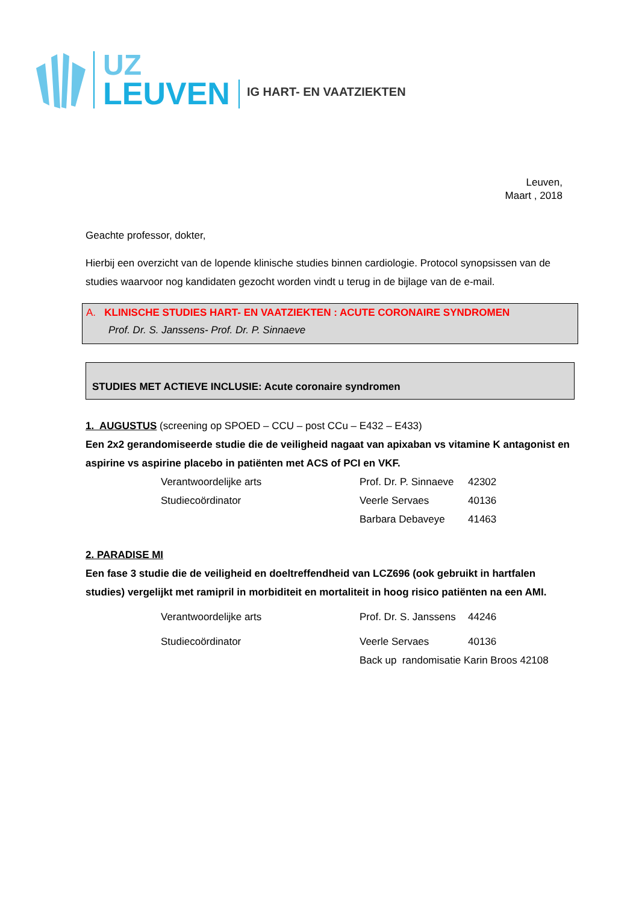UZ
LEUVEN
IG HART- EN VAATZIEKTEN
Leuven,
Maart , 2018
Geachte professor, dokter,
Hierbij een overzicht van de lopende klinische studies binnen cardiologie. Protocol synopsissen van de studies waarvoor nog kandidaten gezocht worden vindt u terug in de bijlage van de e-mail.
A. KLINISCHE STUDIES HART- EN VAATZIEKTEN : ACUTE CORONAIRE SYNDROMEN
Prof. Dr. S. Janssens- Prof. Dr. P. Sinnaeve
STUDIES MET ACTIEVE INCLUSIE: Acute coronaire syndromen
1. AUGUSTUS (screening op SPOED – CCU – post CCu – E432 – E433)
Een 2x2 gerandomiseerde studie die de veiligheid nagaat van apixaban vs vitamine K antagonist en aspirine vs aspirine placebo in patiënten met ACS of PCI en VKF.
Verantwoordelijke arts Prof. Dr. P. Sinnaeve 42302
Studiecoördinator Veerle Servaes 40136
Barbara Debaveye 41463
2. PARADISE MI
Een fase 3 studie die de veiligheid en doeltreffendheid van LCZ696 (ook gebruikt in hartfalen studies) vergelijkt met ramipril in morbiditeit en mortaliteit in hoog risico patiënten na een AMI.
Verantwoordelijke arts Prof. Dr. S. Janssens 44246
Studiecoördinator Veerle Servaes 40136
Back up randomisatie Karin Broos 42108